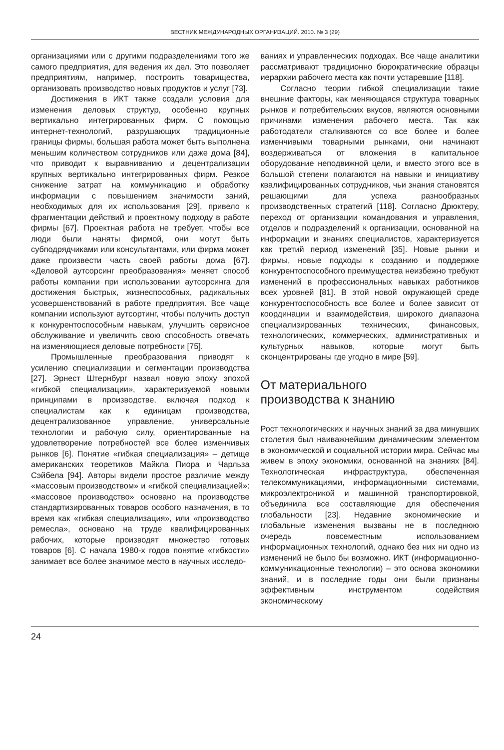ВЕСТНИК МЕЖДУНАРОДНЫХ ОРГАНИЗАЦИЙ. 2010. № 3 (29)
организациями или с другими подразделениями того же самого предприятия, для ведения их дел. Это позволяет предприятиям, например, построить товарищества, организовать производство новых продуктов и услуг [73].
Достижения в ИКТ также создали условия для изменения деловых структур, особенно крупных вертикально интегрированных фирм. С помощью интернет-технологий, разрушающих традиционные границы фирмы, большая работа может быть выполнена меньшим количеством сотрудников или даже дома [84], что приводит к выравниванию и децентрализации крупных вертикально интегрированных фирм. Резкое снижение затрат на коммуникацию и обработку информации с повышением значимости заний, необходимых для их использования [29], привело к фрагментации действий и проектному подходу в работе фирмы [67]. Проектная работа не требует, чтобы все люди были наняты фирмой, они могут быть субподрядчиками или консультантами, или фирма может даже произвести часть своей работы дома [67]. «Деловой аутсорсинг преобразования» меняет способ работы компании при использовании аутсорсинга для достижения быстрых, жизнеспособных, радикальных усовершенствований в работе предприятия. Все чаще компании используют аутсортинг, чтобы получить доступ к конкурентоспособным навыкам, улучшить сервисное обслуживание и увеличить свою способность отвечать на изменяющиеся деловые потребности [75].
Промышленные преобразования приводят к усилению специализации и сегментации производства [27]. Эрнест Штернбург назвал новую эпоху эпохой «гибкой специализации», характеризуемой новыми принципами в производстве, включая подход к специалистам как к единицам производства, децентрализованное управление, универсальные технологии и рабочую силу, ориентированные на удовлетворение потребностей все более изменчивых рынков [6]. Понятие «гибкая специализация» – детище американских теоретиков Майкла Пиора и Чарльза Сэйбела [94]. Авторы видели простое различие между «массовым производством» и «гибкой специализацией»: «массовое производство» основано на производстве стандартизированных товаров особого назначения, в то время как «гибкая специализация», или «производство ремесла», основано на труде квалифицированных рабочих, которые производят множество готовых товаров [6]. С начала 1980-х годов понятие «гибкости» занимает все более значимое место в научных исследо-
ваниях и управленческих подходах. Все чаще аналитики рассматривают традиционно бюрократические образцы иерархии рабочего места как почти устаревшие [118].
Согласно теории гибкой специализации такие внешние факторы, как меняющаяся структура товарных рынков и потребительских вкусов, являются основными причинами изменения рабочего места. Так как работодатели сталкиваются со все более и более изменчивыми товарными рынками, они начинают воздерживаться от вложения в капитальное оборудование неподвижной цели, и вместо этого все в большой степени полагаются на навыки и инициативу квалифицированных сотрудников, чьи знания становятся решающими для успеха разнообразных производственных стратегий [118]. Согласно Дрюктеру, переход от организации командования и управления, отделов и подразделений к организации, основанной на информации и знаниях специалистов, характеризуется как третий период изменений [35]. Новые рынки и фирмы, новые подходы к созданию и поддержке конкурентоспособного преимущества неизбежно требуют изменений в профессиональных навыках работников всех уровней [81]. В этой новой окружающей среде конкурентоспособность все более и более зависит от координации и взаимодействия, широкого диапазона специализированных технических, финансовых, технологических, коммерческих, административных и культурных навыков, которые могут быть сконцентрированы где угодно в мире [59].
От материального
производства к знанию
Рост технологических и научных знаний за два минувших столетия был наиважнейшим динамическим элементом в экономической и социальной истории мира. Сейчас мы живем в эпоху экономики, основанной на знаниях [84]. Технологическая инфраструктура, обеспеченная телекоммуникациями, информационными системами, микроэлектроникой и машинной транспортировкой, объединила все составляющие для обеспечения глобальности [23]. Недавние экономические и глобальные изменения вызваны не в последнюю очередь повсеместным использованием информационных технологий, однако без них ни одно из изменений не было бы возможно. ИКТ (информационно-коммуникационные технологии) – это основа экономики знаний, и в последние годы они были признаны эффективным инструментом содействия экономическому
24